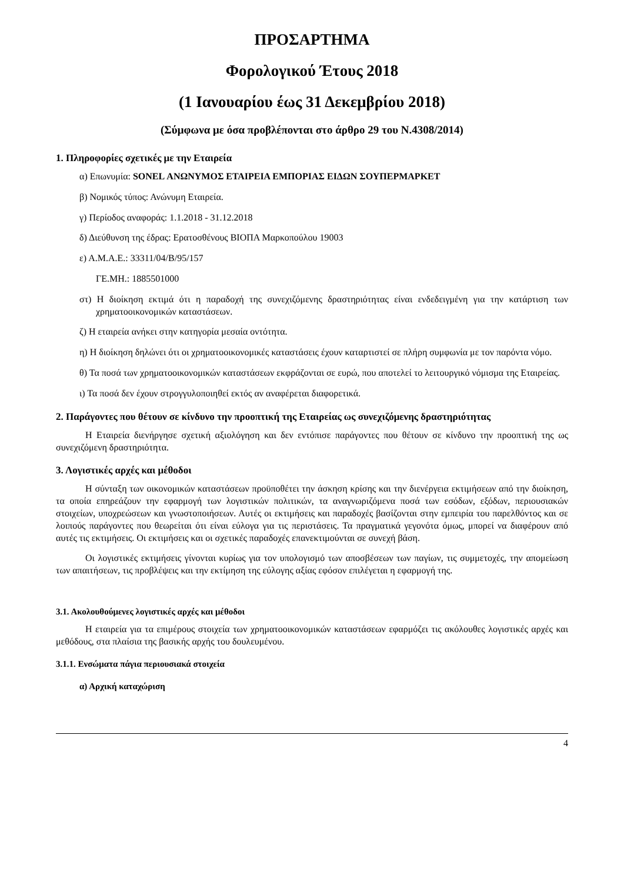ΠΡΟΣΑΡΤΗΜΑ
Φορολογικού Έτους 2018
(1 Ιανουαρίου έως 31 Δεκεμβρίου 2018)
(Σύμφωνα με όσα προβλέπονται στο άρθρο 29 του Ν.4308/2014)
1. Πληροφορίες σχετικές με την Εταιρεία
α) Επωνυμία: SONEL ΑΝΩΝΥΜΟΣ ΕΤΑΙΡΕΙΑ ΕΜΠΟΡΙΑΣ ΕΙΔΩΝ ΣΟΥΠΕΡΜΑΡΚΕΤ
β) Νομικός τύπος: Ανώνυμη Εταιρεία.
γ) Περίοδος αναφοράς: 1.1.2018 - 31.12.2018
δ) Διεύθυνση της έδρας: Ερατοσθένους ΒΙΟΠΑ Μαρκοπούλου 19003
ε) Α.Μ.Α.Ε.: 33311/04/Β/95/157
ΓΕ.ΜΗ.: 1885501000
στ) Η διοίκηση εκτιμά ότι η παραδοχή της συνεχιζόμενης δραστηριότητας είναι ενδεδειγμένη για την κατάρτιση των χρηματοοικονομικών καταστάσεων.
ζ) Η εταιρεία ανήκει στην κατηγορία μεσαία οντότητα.
η) Η διοίκηση δηλώνει ότι οι χρηματοοικονομικές καταστάσεις έχουν καταρτιστεί σε πλήρη συμφωνία με τον παρόντα νόμο.
θ) Τα ποσά των χρηματοοικονομικών καταστάσεων εκφράζονται σε ευρώ, που αποτελεί το λειτουργικό νόμισμα της Εταιρείας.
ι) Τα ποσά δεν έχουν στρογγυλοποιηθεί εκτός αν αναφέρεται διαφορετικά.
2. Παράγοντες που θέτουν σε κίνδυνο την προοπτική της Εταιρείας ως συνεχιζόμενης δραστηριότητας
Η Εταιρεία διενήργησε σχετική αξιολόγηση και δεν εντόπισε παράγοντες που θέτουν σε κίνδυνο την προοπτική της ως συνεχιζόμενη δραστηριότητα.
3. Λογιστικές αρχές και μέθοδοι
Η σύνταξη των οικονομικών καταστάσεων προϋποθέτει την άσκηση κρίσης και την διενέργεια εκτιμήσεων από την διοίκηση, τα οποία επηρεάζουν την εφαρμογή των λογιστικών πολιτικών, τα αναγνωριζόμενα ποσά των εσόδων, εξόδων, περιουσιακών στοιχείων, υποχρεώσεων και γνωστοποιήσεων. Αυτές οι εκτιμήσεις και παραδοχές βασίζονται στην εμπειρία του παρελθόντος και σε λοιπούς παράγοντες που θεωρείται ότι είναι εύλογα για τις περιστάσεις. Τα πραγματικά γεγονότα όμως, μπορεί να διαφέρουν από αυτές τις εκτιμήσεις. Οι εκτιμήσεις και οι σχετικές παραδοχές επανεκτιμούνται σε συνεχή βάση.
Οι λογιστικές εκτιμήσεις γίνονται κυρίως για τον υπολογισμό των αποσβέσεων των παγίων, τις συμμετοχές, την απομείωση των απαιτήσεων, τις προβλέψεις και την εκτίμηση της εύλογης αξίας εφόσον επιλέγεται η εφαρμογή της.
3.1. Ακολουθούμενες λογιστικές αρχές και μέθοδοι
Η εταιρεία για τα επιμέρους στοιχεία των χρηματοοικονομικών καταστάσεων εφαρμόζει τις ακόλουθες λογιστικές αρχές και μεθόδους, στα πλαίσια της βασικής αρχής του δουλευμένου.
3.1.1. Ενσώματα πάγια περιουσιακά στοιχεία
α) Αρχική καταχώριση
4